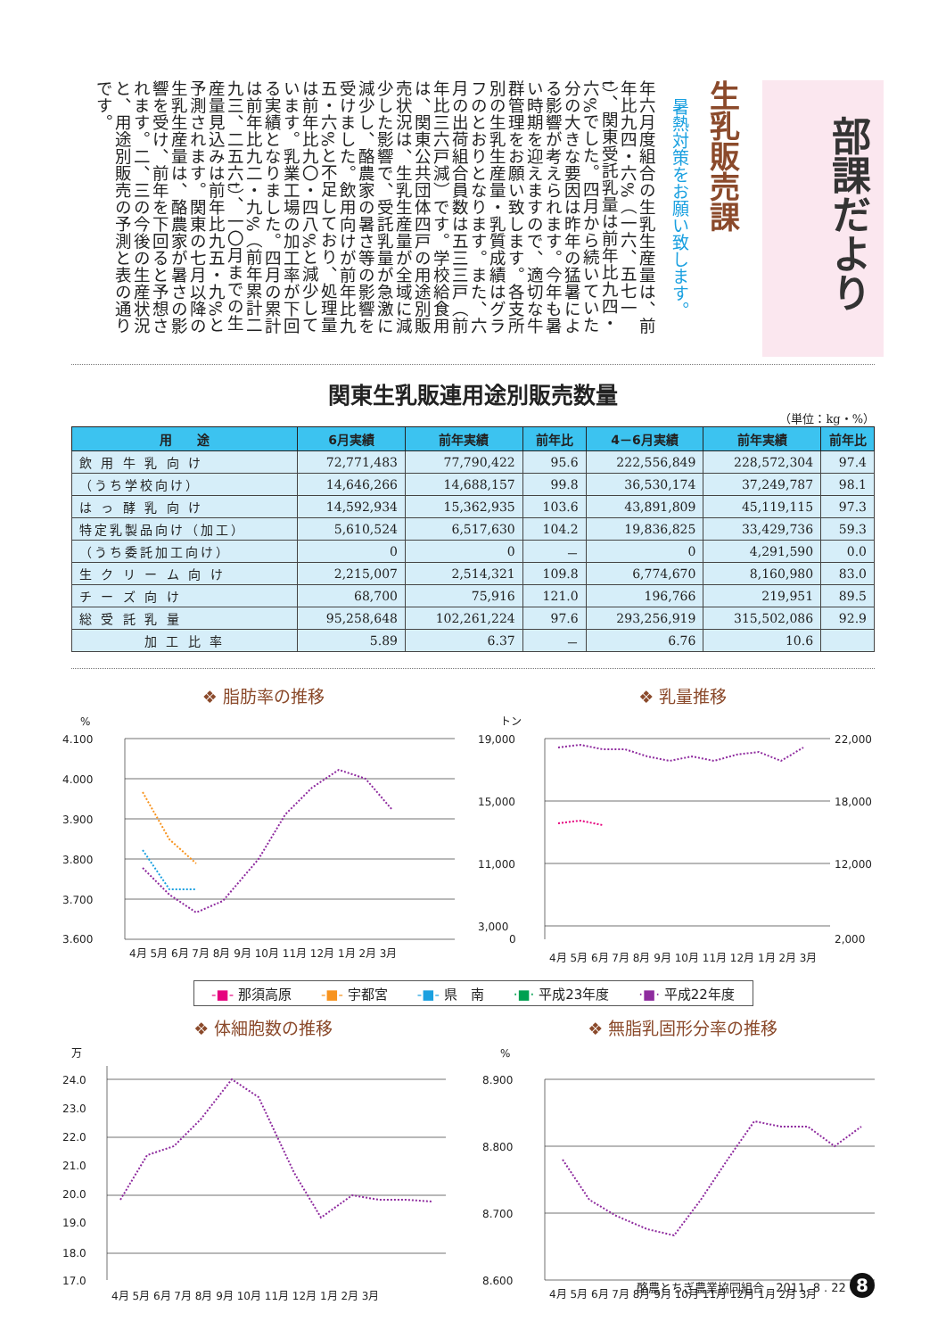部課だより
生乳販売課
暑熱対策をお願い致します。
年六月度組合の生乳生産量は、前年比九四・六%（一六、五七一t）、関東受託乳量は前年比九四・六%でした。四月から続いていた分の大きな要因は昨年の猛暑による影響が考えられます。今年も暑い時期を迎えますので、適切な牛群管理をお願い致します。各支所別の生乳生産量・乳質成績はグラフのとおりとなります。また、六月の出荷組合員数は五三三戸（前年比三六戸減）です。学校給食用は、関東公共団体四戸の用途別販売状況は、生乳生産量が全域に減少した影響で、受託乳量が急激に減少し、酪農家の暑さ等の影響を受けました。飲用向けが前年比九五・六%と不足しており、処理量は前年比九〇・四八%と減少しています。乳業工場の加工率が下回る実績となりました。四月の累計は前年比九二・九%（前年累計二九三、二五六t）、一〇月までの生産量見込みは前年比九五・九%と予測されます。関東の七月以降の生乳生産量は、酪農家が暑さの影響を受け、前年を下回ると予想されます。二、三の今後の生産状況と、用途別販売の予測と表の通りです。
関東生乳販連用途別販売数量
（単位：kg・%）
| 用 途 | 6月実績 | 前年実績 | 前年比 | 4－6月実績 | 前年実績 | 前年比 |
| --- | --- | --- | --- | --- | --- | --- |
| 飲 用 牛 乳 向 け | 72,771,483 | 77,790,422 | 95.6 | 222,556,849 | 228,572,304 | 97.4 |
| （うち学校向け） | 14,646,266 | 14,688,157 | 99.8 | 36,530,174 | 37,249,787 | 98.1 |
| は っ 酵 乳 向 け | 14,592,934 | 15,362,935 | 103.6 | 43,891,809 | 45,119,115 | 97.3 |
| 特定乳製品向け（加工） | 5,610,524 | 6,517,630 | 104.2 | 19,836,825 | 33,429,736 | 59.3 |
| （うち委託加工向け） | 0 | 0 | － | 0 | 4,291,590 | 0.0 |
| 生 ク リ ー ム 向 け | 2,215,007 | 2,514,321 | 109.8 | 6,774,670 | 8,160,980 | 83.0 |
| チ ー ズ 向 け | 68,700 | 75,916 | 121.0 | 196,766 | 219,951 | 89.5 |
| 総 受 託 乳 量 | 95,258,648 | 102,261,224 | 97.6 | 293,256,919 | 315,502,086 | 92.9 |
| 加 工 比 率 | 5.89 | 6.37 | － | 6.76 | 10.6 | |
❖ 脂肪率の推移
%
4.100
4.000
3.900
3.800
3.700
3.600
4月 5月 6月 7月 8月 9月 10月 11月 12月 1月 2月 3月
❖ 乳量推移
トン
19,000
15,000
11,000
3,000
0
22,000
18,000
12,000
2,000
4月 5月 6月 7月 8月 9月 10月 11月 12月 1月 2月 3月
-■- 那須高原 -■- 宇都宮 -■- 県　南 ·■· 平成23年度 ·■· 平成22年度
❖ 体細胞数の推移
万
24.0
23.0
22.0
21.0
20.0
19.0
18.0
17.0
4月 5月 6月 7月 8月 9月 10月 11月 12月 1月 2月 3月
❖ 無脂乳固形分率の推移
%
8.900
8.800
8.700
8.600
4月 5月 6月 7月 8月 9月 10月 11月 12月 1月 2月 3月
酪農とちぎ農業協同組合　2011. 8 . 22 8